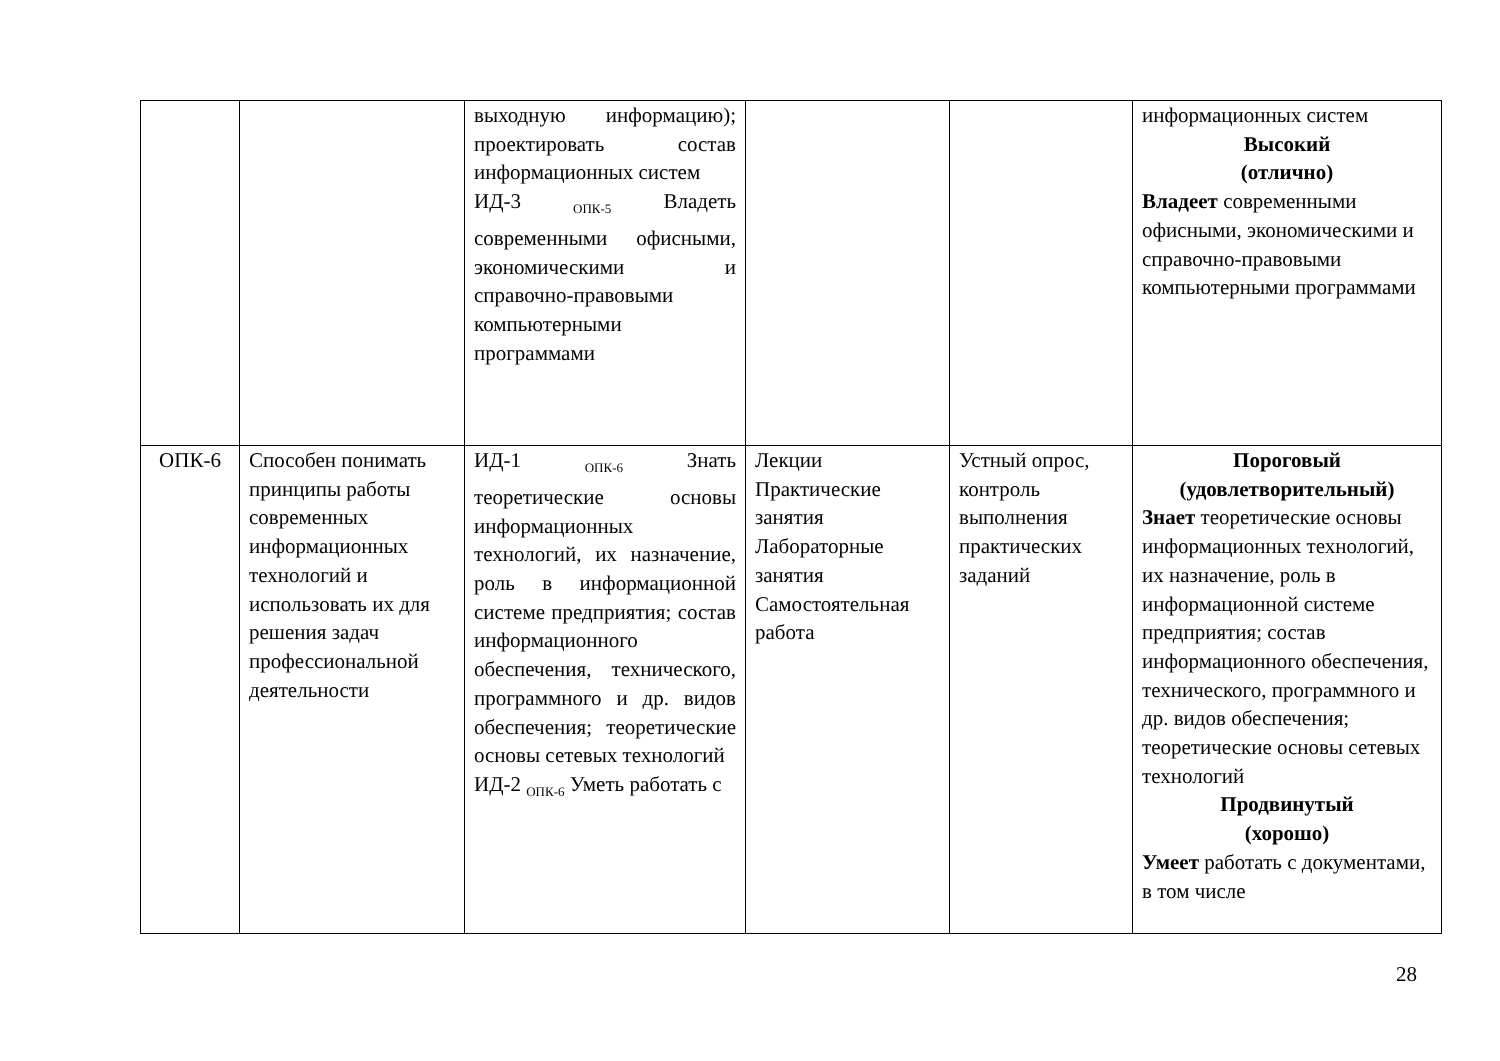| | | выходную информацию); проектировать состав информационных систем ИД-3 <sub>ОПК-5</sub> Владеть современными офисными, экономическими и справочно-правовыми компьютерными программами | | | информационных систем Высокий (отлично) Владеет современными офисными, экономическими и справочно-правовыми компьютерными программами |
| ОПК-6 | Способен понимать принципы работы современных информационных технологий и использовать их для решения задач профессиональной деятельности | ИД-1 <sub>ОПК-6</sub> Знать теоретические основы информационных технологий, их назначение, роль в информационной системе предприятия; состав информационного обеспечения, технического, программного и др. видов обеспечения; теоретические основы сетевых технологий ИД-2 <sub>ОПК-6</sub> Уметь работать с | Лекции Практические занятия Лабораторные занятия Самостоятельная работа | Устный опрос, контроль выполнения практических заданий | Пороговый (удовлетворительный) Знает теоретические основы информационных технологий, их назначение, роль в информационной системе предприятия; состав информационного обеспечения, технического, программного и др. видов обеспечения; теоретические основы сетевых технологий Продвинутый (хорошо) Умеет работать с документами, в том числе |
28